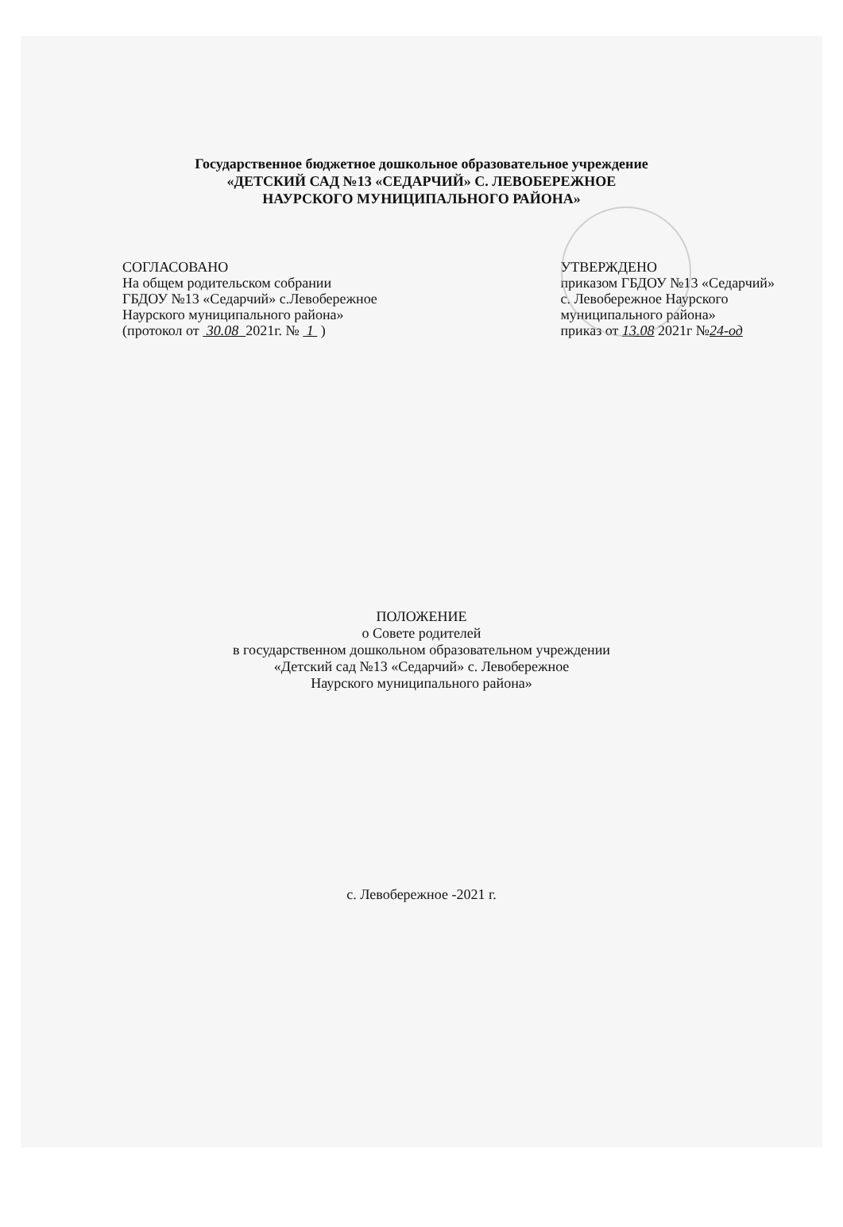Государственное бюджетное дошкольное образовательное учреждение
«ДЕТСКИЙ САД №13 «СЕДАРЧИЙ» С. ЛЕВОБЕРЕЖНОЕ
НАУРСКОГО МУНИЦИПАЛЬНОГО РАЙОНА»
СОГЛАСОВАНО
На общем родительском собрании
ГБДОУ №13 «Седарчий» с.Левобережное
Наурского муниципального района»
(протокол от 30.08 2021г. № 1 )
УТВЕРЖДЕНО
приказом ГБДОУ №13 «Седарчий»
с. Левобережное Наурского
муниципального района»
приказ от 13.08 2021г №24-од
ПОЛОЖЕНИЕ
о Совете родителей
в государственном дошкольном образовательном учреждении
«Детский сад №13 «Седарчий» с. Левобережное
Наурского муниципального района»
с. Левобережное -2021 г.